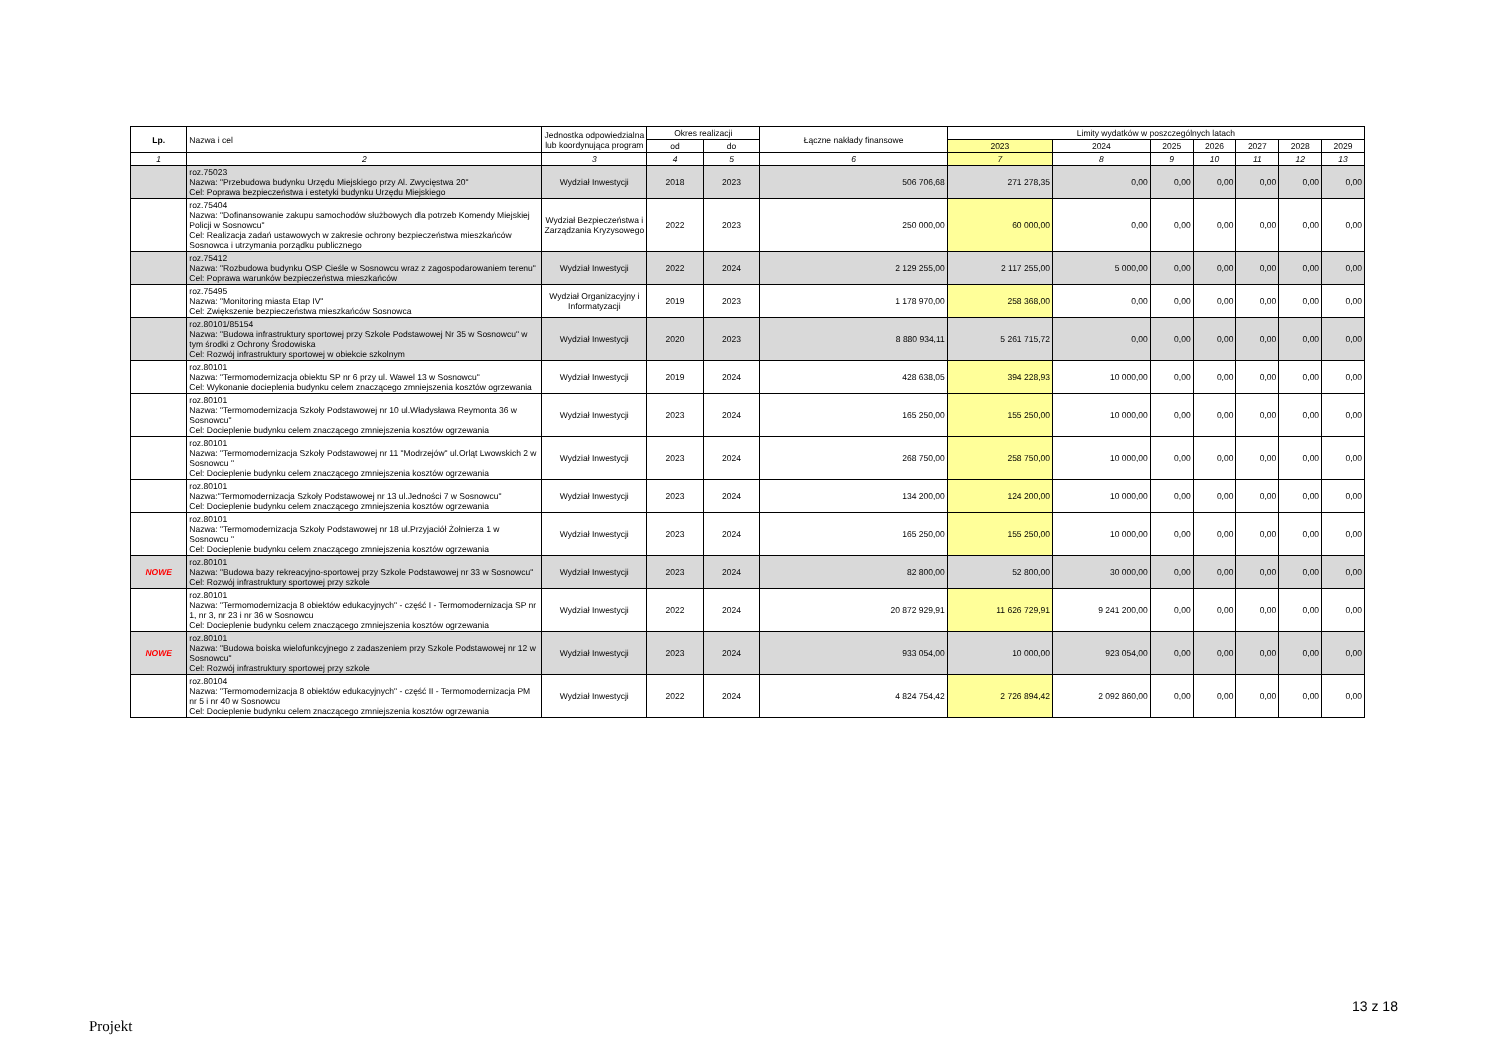| Lp. | Nazwa i cel | Jednostka odpowiedzialna lub koordynująca program | Okres realizacji | | Łączne nakłady finansowe | Limity wydatków w poszczególnych latach | | | | | | |
| --- | --- | --- | --- | --- | --- | --- | --- | --- | --- | --- | --- | --- |
| | | | od | do | | 2023 | 2024 | 2025 | 2026 | 2027 | 2028 | 2029 |
| 1 | 2 | 3 | 4 | 5 | 6 | 7 | 8 | 9 | 10 | 11 | 12 | 13 |
| | roz.75023 Nazwa: "Przebudowa budynku Urzędu Miejskiego przy Al. Zwycięstwa 20" Cel: Poprawa bezpieczeństwa i estetyki budynku Urzędu Miejskiego | Wydział Inwestycji | 2018 | 2023 | 506 706,68 | 271 278,35 | 0,00 | 0,00 | 0,00 | 0,00 | 0,00 | 0,00 |
| | roz.75404 Nazwa: "Dofinansowanie zakupu samochodów służbowych dla potrzeb Komendy Miejskiej Policji w Sosnowcu" Cel: Realizacja zadań ustawowych w zakresie ochrony bezpieczeństwa mieszkańców Sosnowca i utrzymania porządku publicznego | Wydział Bezpieczeństwa i Zarządzania Kryzysowego | 2022 | 2023 | 250 000,00 | 60 000,00 | 0,00 | 0,00 | 0,00 | 0,00 | 0,00 | 0,00 |
| | roz.75412 Nazwa: "Rozbudowa budynku OSP Cieśle w Sosnowcu wraz z zagospodarowaniem terenu" Cel: Poprawa warunków bezpieczeństwa mieszkańców | Wydział Inwestycji | 2022 | 2024 | 2 129 255,00 | 2 117 255,00 | 5 000,00 | 0,00 | 0,00 | 0,00 | 0,00 | 0,00 |
| | roz.75495 Nazwa: "Monitoring miasta Etap IV" Cel: Zwiększenie bezpieczeństwa mieszkańców Sosnowca | Wydział Organizacyjny i Informatyzacji | 2019 | 2023 | 1 178 970,00 | 258 368,00 | 0,00 | 0,00 | 0,00 | 0,00 | 0,00 | 0,00 |
| | roz.80101/85154 Nazwa: "Budowa infrastruktury sportowej przy Szkole Podstawowej Nr 35 w Sosnowcu" w tym środki z Ochrony Środowiska Cel: Rozwój infrastruktury sportowej w obiekcie szkolnym | Wydział Inwestycji | 2020 | 2023 | 8 880 934,11 | 5 261 715,72 | 0,00 | 0,00 | 0,00 | 0,00 | 0,00 | 0,00 |
| | roz.80101 Nazwa: "Termomodernizacja obiektu SP nr 6 przy ul. Wawel 13 w Sosnowcu" Cel: Wykonanie docieplenia budynku celem znaczącego zmniejszenia kosztów ogrzewania | Wydział Inwestycji | 2019 | 2024 | 428 638,05 | 394 228,93 | 10 000,00 | 0,00 | 0,00 | 0,00 | 0,00 | 0,00 |
| | roz.80101 Nazwa: "Termomodernizacja Szkoły Podstawowej nr 10 ul.Władysława Reymonta 36 w Sosnowcu" Cel: Docieplenie budynku celem znaczącego zmniejszenia kosztów ogrzewania | Wydział Inwestycji | 2023 | 2024 | 165 250,00 | 155 250,00 | 10 000,00 | 0,00 | 0,00 | 0,00 | 0,00 | 0,00 |
| | roz.80101 Nazwa: "Termomodernizacja Szkoły Podstawowej nr 11 "Modrzejów" ul.Orląt Lwowskich 2 w Sosnowcu " Cel: Docieplenie budynku celem znaczącego zmniejszenia kosztów ogrzewania | Wydział Inwestycji | 2023 | 2024 | 268 750,00 | 258 750,00 | 10 000,00 | 0,00 | 0,00 | 0,00 | 0,00 | 0,00 |
| | roz.80101 Nazwa:"Termomodernizacja Szkoły Podstawowej nr 13 ul.Jedności 7 w Sosnowcu" Cel: Docieplenie budynku celem znaczącego zmniejszenia kosztów ogrzewania | Wydział Inwestycji | 2023 | 2024 | 134 200,00 | 124 200,00 | 10 000,00 | 0,00 | 0,00 | 0,00 | 0,00 | 0,00 |
| | roz.80101 Nazwa: "Termomodernizacja Szkoły Podstawowej nr 18 ul.Przyjaciół Żołnierza 1 w Sosnowcu " Cel: Docieplenie budynku celem znaczącego zmniejszenia kosztów ogrzewania | Wydział Inwestycji | 2023 | 2024 | 165 250,00 | 155 250,00 | 10 000,00 | 0,00 | 0,00 | 0,00 | 0,00 | 0,00 |
| NOWE | roz.80101 Nazwa: "Budowa bazy rekreacyjno-sportowej przy Szkole Podstawowej nr 33 w Sosnowcu" Cel: Rozwój infrastruktury sportowej przy szkole | Wydział Inwestycji | 2023 | 2024 | 82 800,00 | 52 800,00 | 30 000,00 | 0,00 | 0,00 | 0,00 | 0,00 | 0,00 |
| | roz.80101 Nazwa: "Termomodernizacja 8 obiektów edukacyjnych" - część I - Termomodernizacja SP nr 1, nr 3, nr 23 i nr 36 w Sosnowcu Cel: Docieplenie budynku celem znaczącego zmniejszenia kosztów ogrzewania | Wydział Inwestycji | 2022 | 2024 | 20 872 929,91 | 11 626 729,91 | 9 241 200,00 | 0,00 | 0,00 | 0,00 | 0,00 | 0,00 |
| NOWE | roz.80101 Nazwa: "Budowa boiska wielofunkcyjnego z zadaszeniem przy Szkole Podstawowej nr 12 w Sosnowcu" Cel: Rozwój infrastruktury sportowej przy szkole | Wydział Inwestycji | 2023 | 2024 | 933 054,00 | 10 000,00 | 923 054,00 | 0,00 | 0,00 | 0,00 | 0,00 | 0,00 |
| | roz.80104 Nazwa: "Termomodernizacja 8 obiektów edukacyjnych" - część II - Termomodernizacja PM nr 5 i nr 40 w Sosnowcu Cel: Docieplenie budynku celem znaczącego zmniejszenia kosztów ogrzewania | Wydział Inwestycji | 2022 | 2024 | 4 824 754,42 | 2 726 894,42 | 2 092 860,00 | 0,00 | 0,00 | 0,00 | 0,00 | 0,00 |
13 z 18
Projekt